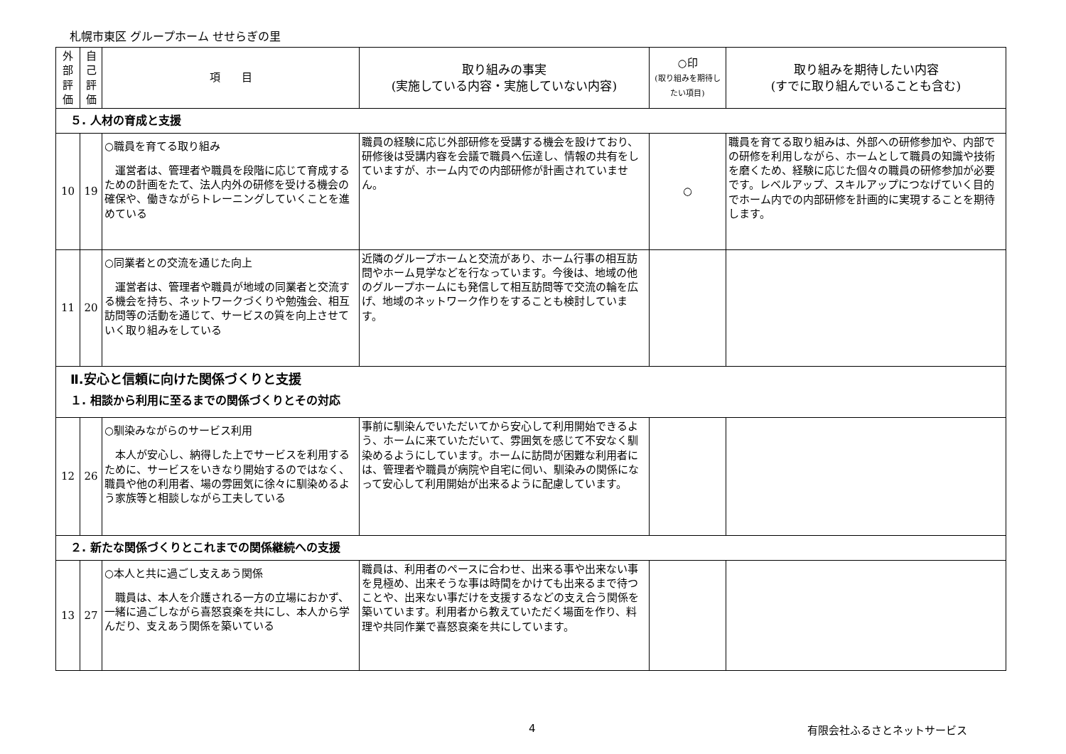札幌市東区 グループホーム せせらぎの里
| 外部評価 | 自己評価 | 項 目 | 取り組みの事実 (実施している内容・実施していない内容) | ○印 (取り組みを期待したい項目) | 取り組みを期待したい内容 (すでに取り組んでいることも含む) |
| --- | --- | --- | --- | --- | --- |
| ５. 人材の育成と支援 | | | | | |
| 10 | 19 | ○職員を育てる取り組み 運営者は、管理者や職員を段階に応じて育成するための計画をたて、法人内外の研修を受ける機会の確保や、働きながらトレーニングしていくことを進めている | 職員の経験に応じ外部研修を受講する機会を設けており、研修後は受講内容を会議で職員へ伝達し、情報の共有をしていますが、ホーム内での内部研修が計画されていません。 | ○ | 職員を育てる取り組みは、外部への研修参加や、内部での研修を利用しながら、ホームとして職員の知識や技術を磨くため、経験に応じた個々の職員の研修参加が必要です。レベルアップ、スキルアップにつなげていく目的でホーム内での内部研修を計画的に実現することを期待します。 |
| 11 | 20 | ○同業者との交流を通じた向上 運営者は、管理者や職員が地域の同業者と交流する機会を持ち、ネットワークづくりや勉強会、相互訪問等の活動を通じて、サービスの質を向上させていく取り組みをしている | 近隣のグループホームと交流があり、ホーム行事の相互訪問やホーム見学などを行なっています。今後は、地域の他のグループホームにも発信して相互訪問等で交流の輪を広げ、地域のネットワーク作りをすることも検討しています。 | | |
| Ⅱ.安心と信頼に向けた関係づくりと支援 １. 相談から利用に至るまでの関係づくりとその対応 | | | | | |
| 12 | 26 | ○馴染みながらのサービス利用 本人が安心し、納得した上でサービスを利用するために、サービスをいきなり開始するのではなく、職員や他の利用者、場の雰囲気に徐々に馴染めるよう家族等と相談しながら工夫している | 事前に馴染んでいただいてから安心して利用開始できるよう、ホームに来ていただいて、雰囲気を感じて不安なく馴染めるようにしています。ホームに訪問が困難な利用者には、管理者や職員が病院や自宅に伺い、馴染みの関係になって安心して利用開始が出来るように配慮しています。 | | |
| ２. 新たな関係づくりとこれまでの関係継続への支援 | | | | | |
| 13 | 27 | ○本人と共に過ごし支えあう関係 職員は、本人を介護される一方の立場におかず、一緒に過ごしながら喜怒哀楽を共にし、本人から学んだり、支えあう関係を築いている | 職員は、利用者のペースに合わせ、出来る事や出来ない事を見極め、出来そうな事は時間をかけても出来るまで待つことや、出来ない事だけを支援するなどの支え合う関係を築いています。利用者から教えていただく場面を作り、料理や共同作業で喜怒哀楽を共にしています。 | | |
4 有限会社ふるさとネットサービス